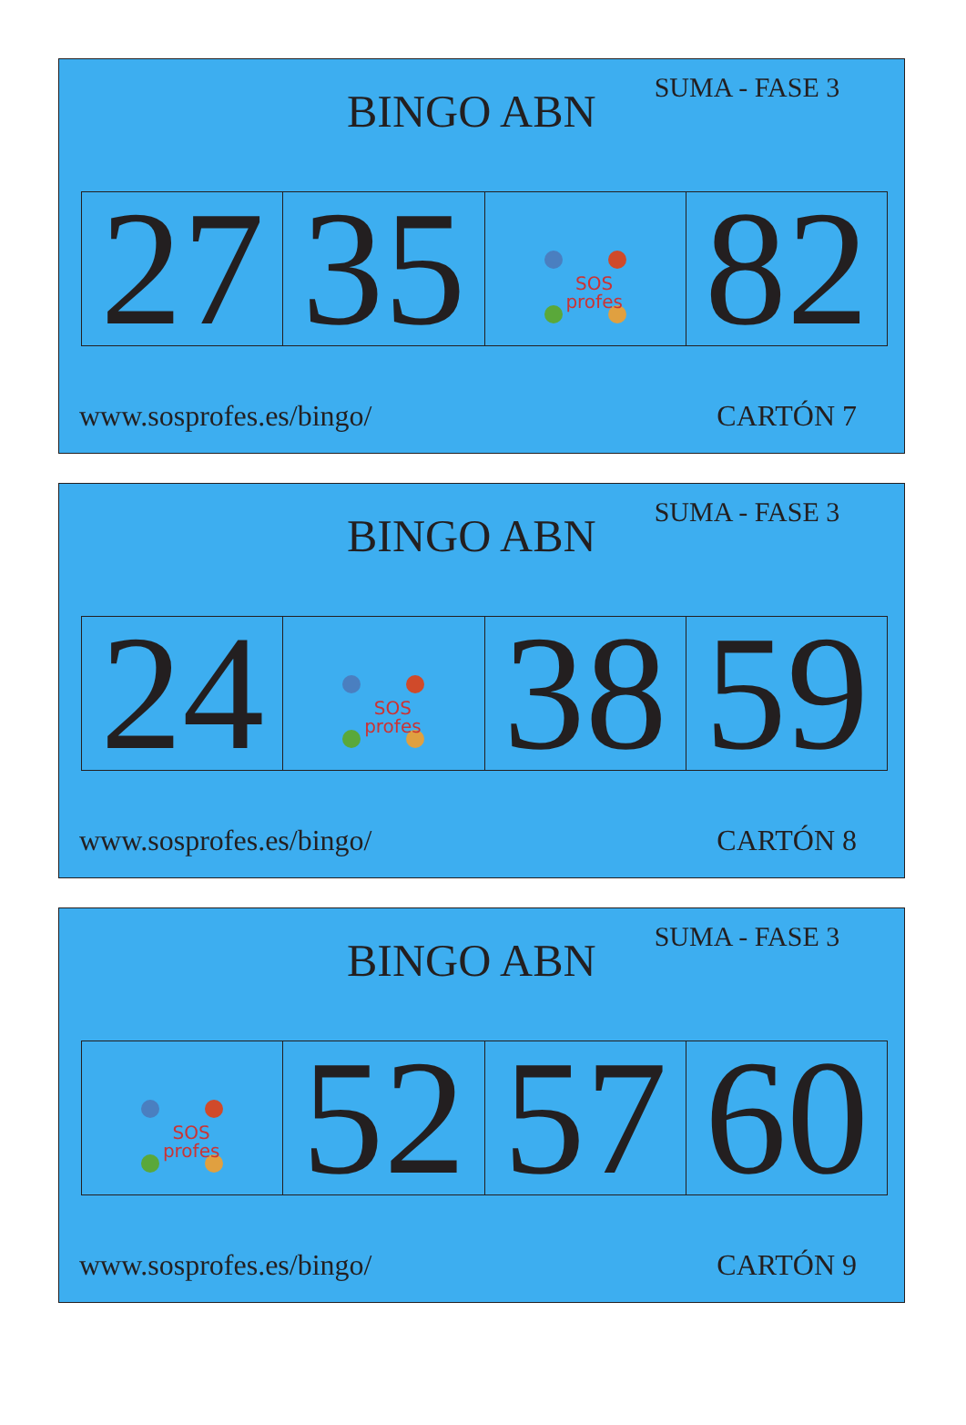BINGO ABN
SUMA - FASE 3
| 27 | 35 | SOS profes | 82 |
www.sosprofes.es/bingo/ CARTÓN 7
BINGO ABN
SUMA - FASE 3
| 24 | SOS profes | 38 | 59 |
www.sosprofes.es/bingo/ CARTÓN 8
BINGO ABN
SUMA - FASE 3
| SOS profes | 52 | 57 | 60 |
www.sosprofes.es/bingo/ CARTÓN 9